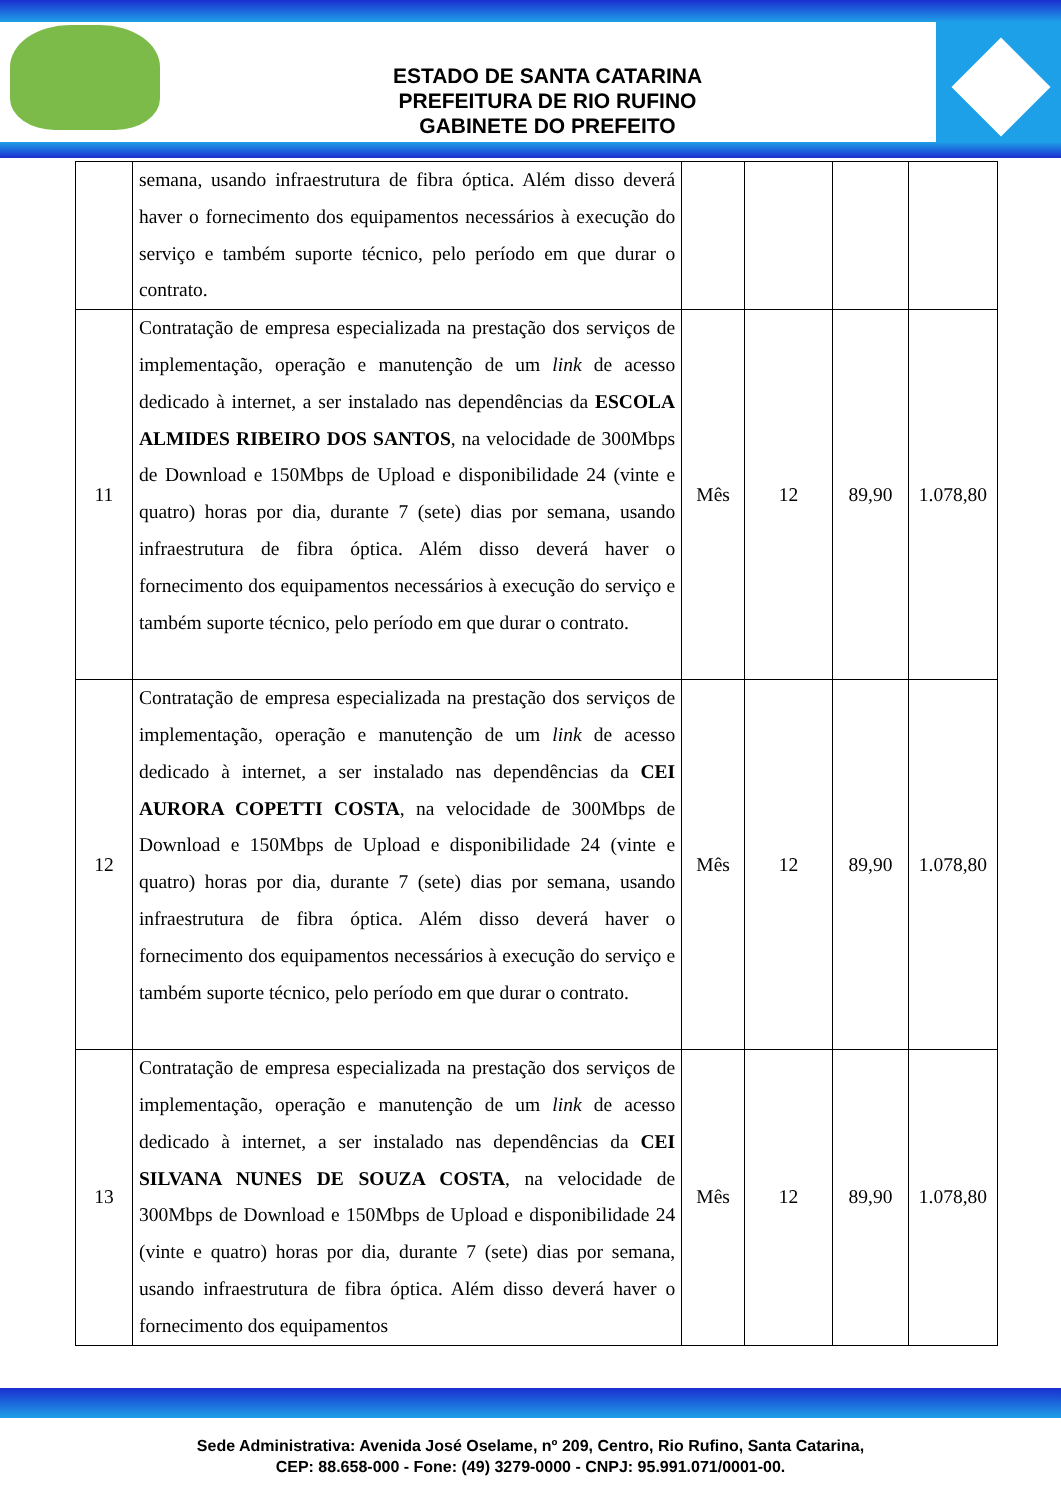ESTADO DE SANTA CATARINA
PREFEITURA DE RIO RUFINO
GABINETE DO PREFEITO
| | semana, usando infraestrutura de fibra óptica. Além disso deverá haver o fornecimento dos equipamentos necessários à execução do serviço e também suporte técnico, pelo período em que durar o contrato. | | | | |
| 11 | Contratação de empresa especializada na prestação dos serviços de implementação, operação e manutenção de um link de acesso dedicado à internet, a ser instalado nas dependências da ESCOLA ALMIDES RIBEIRO DOS SANTOS , na velocidade de 300Mbps de Download e 150Mbps de Upload e disponibilidade 24 (vinte e quatro) horas por dia, durante 7 (sete) dias por semana, usando infraestrutura de fibra óptica. Além disso deverá haver o fornecimento dos equipamentos necessários à execução do serviço e também suporte técnico, pelo período em que durar o contrato. | Mês | 12 | 89,90 | 1.078,80 |
| 12 | Contratação de empresa especializada na prestação dos serviços de implementação, operação e manutenção de um link de acesso dedicado à internet, a ser instalado nas dependências da CEI AURORA COPETTI COSTA , na velocidade de 300Mbps de Download e 150Mbps de Upload e disponibilidade 24 (vinte e quatro) horas por dia, durante 7 (sete) dias por semana, usando infraestrutura de fibra óptica. Além disso deverá haver o fornecimento dos equipamentos necessários à execução do serviço e também suporte técnico, pelo período em que durar o contrato. | Mês | 12 | 89,90 | 1.078,80 |
| 13 | Contratação de empresa especializada na prestação dos serviços de implementação, operação e manutenção de um link de acesso dedicado à internet, a ser instalado nas dependências da CEI SILVANA NUNES DE SOUZA COSTA , na velocidade de 300Mbps de Download e 150Mbps de Upload e disponibilidade 24 (vinte e quatro) horas por dia, durante 7 (sete) dias por semana, usando infraestrutura de fibra óptica. Além disso deverá haver o fornecimento dos equipamentos | Mês | 12 | 89,90 | 1.078,80 |
Sede Administrativa: Avenida José Oselame, nº 209, Centro, Rio Rufino, Santa Catarina,
CEP: 88.658-000 - Fone: (49) 3279-0000 - CNPJ: 95.991.071/0001-00.